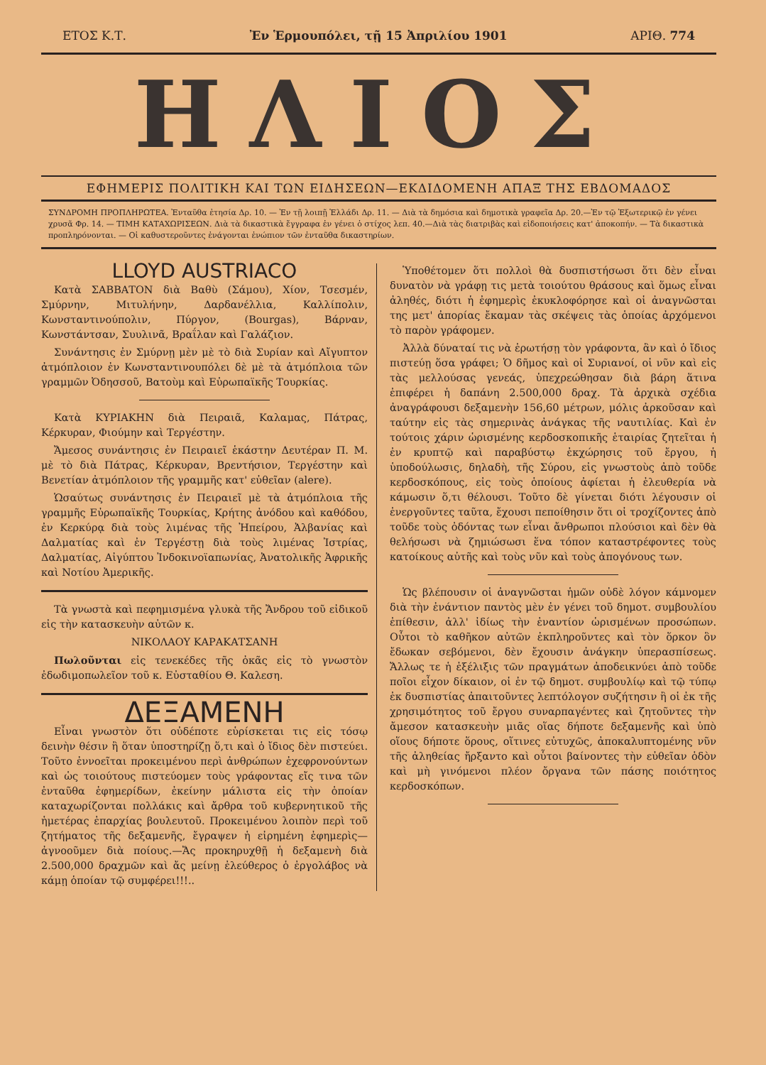ΕΤΟΣ Κ.Τ. Ἐν Ἑρμουπόλει, τῇ 15 Ἀπριλίου 1901 ΑΡΙΘ. 774
ΗΛΙΟΣ
ΕΦΗΜΕΡΙΣ ΠΟΛΙΤΙΚΗ ΚΑΙ ΤΩΝ ΕΙΔΗΣΕΩΝ—ΕΚΔΙΔΟΜΕΝΗ ΑΠΑΞ ΤΗΣ ΕΒΔΟΜΑΔΟΣ
ΣΥΝΔΡΟΜΗ ΠΡΟΠΛΗΡΩΤΕΑ. Ἐνταῦθα ἐτησία Δρ. 10. — Ἐν τῇ λοιπῇ Ἑλλάδι Δρ. 11. — Διὰ τὰ δημόσια καὶ δημοτικὰ γραφεῖα Δρ. 20.—Ἐν τῷ Ἐξωτερικῷ ἐν γένει χρυσᾶ Φρ. 14. — ΤΙΜΗ ΚΑΤΑΧΩΡΙΣΕΩΝ. Διὰ τὰ δικαστικὰ ἔγγραφα ἐν γένει ὁ στίχος λεπ. 40.—Διὰ τὰς διατριβὰς καὶ εἰδοποιήσεις κατ' ἀποκοπήν. — Τὰ δικαστικὰ προπληρόνονται. — Οἱ καθυστεροῦντες ἐνάγονται ἐνώπιον τῶν ἐνταῦθα δικαστηρίων.
LLOYD AUSTRIACO
Κατὰ ΣΑΒΒΑΤΟΝ διὰ Βαθὺ (Σάμου), Χίον, Τσεσμέν, Σμύρνην, Μιτυλήνην, Δαρδανέλλια, Καλλίπολιν, Κωνσταντινούπολιν, Πύργον, (Bourgas), Βάρναν, Κωνστάντσαν, Συυλινᾶ, Βραΐλαν καὶ Γαλάζιον.
Συνάντησις ἐν Σμύρνῃ μὲν μὲ τὸ διὰ Συρίαν καὶ Αἴγυπτον ἀτμόπλοιον ἐν Κωνσταντινουπόλει δὲ μὲ τὰ ἀτμόπλοια τῶν γραμμῶν Ὀδησσοῦ, Βατοὺμ καὶ Εὐρωπαϊκῆς Τουρκίας.
Κατὰ ΚΥΡΙΑΚΗΝ διὰ Πειραιᾶ, Καλαμας, Πάτρας, Κέρκυραν, Φιούμην καὶ Τεργέστην.
Ἄμεσος συνάντησις ἐν Πειραιεῖ ἑκάστην Δευτέραν Π. Μ. μὲ τὸ διὰ Πάτρας, Κέρκυραν, Βρεντήσιον, Τεργέστην καὶ Βενετίαν ἀτμόπλοιον τῆς γραμμῆς κατ' εὐθεῖαν (alere).
Ὡσαύτως συνάντησις ἐν Πειραιεῖ μὲ τὰ ἀτμόπλοια τῆς γραμμῆς Εὐρωπαϊκῆς Τουρκίας, Κρήτης ἀνόδου καὶ καθόδου, ἐν Κερκύρᾳ διὰ τοὺς λιμένας τῆς Ἠπείρου, Ἀλβανίας καὶ Δαλματίας καὶ ἐν Τεργέστῃ διὰ τοὺς λιμένας Ἰστρίας, Δαλματίας, Αἰγύπτου Ἰνδοκινοϊαπωνίας, Ἀνατολικῆς Ἀφρικῆς καὶ Νοτίου Ἀμερικῆς.
Τὰ γνωστὰ καὶ πεφημισμένα γλυκὰ τῆς Ἄνδρου τοῦ εἰδικοῦ εἰς τὴν κατασκευὴν αὐτῶν κ.
ΝΙΚΟΛΑΟΥ ΚΑΡΑΚΑΤΣΑΝΗ
Πωλοῦνται εἰς τενεκέδες τῆς ὀκᾶς εἰς τὸ γνωστὸν ἐδωδιμοπωλεῖον τοῦ κ. Εὐσταθίου Θ. Καλεση.
ΔΕΞΑΜΕΝΗ
Εἶναι γνωστὸν ὅτι οὐδέποτε εὑρίσκεται τις εἰς τόσῳ δεινὴν θέσιν ἢ ὅταν ὑποστηρίζῃ ὅ,τι καὶ ὁ ἴδιος δὲν πιστεύει. Τοῦτο ἐννοεῖται προκειμένου περὶ ἀνθρώπων ἐχεφρονούντων καὶ ὡς τοιούτους πιστεύομεν τοὺς γράφοντας εἴς τινα τῶν ἐνταῦθα ἐφημερίδων, ἐκείνην μάλιστα εἰς τὴν ὁποίαν καταχωρίζονται πολλάκις καὶ ἄρθρα τοῦ κυβερνητικοῦ τῆς ἡμετέρας ἐπαρχίας βουλευτοῦ. Προκειμένου λοιπὸν περὶ τοῦ ζητήματος τῆς δεξαμενῆς, ἔγραψεν ἡ εἰρημένη ἐφημερὶς—ἀγνοοῦμεν διὰ ποίους.—Ἄς προκηρυχθῇ ἡ δεξαμενὴ διὰ 2.500,000 δραχμῶν καὶ ἄς μείνῃ ἐλεύθερος ὁ ἐργολάβος νὰ κάμῃ ὁποίαν τῷ συμφέρει!!!..
Ὑποθέτομεν ὅτι πολλοὶ θὰ δυσπιστήσωσι ὅτι δὲν εἶναι δυνατὸν νὰ γράφῃ τις μετὰ τοιούτου θράσους καὶ ὅμως εἶναι ἀληθές, διότι ἡ ἐφημερὶς ἐκυκλοφόρησε καὶ οἱ ἀναγνῶσται της μετ' ἀπορίας ἔκαμαν τὰς σκέψεις τὰς ὁποίας ἀρχόμενοι τὸ παρὸν γράφομεν.
Ἀλλὰ δύναταί τις νὰ ἐρωτήσῃ τὸν γράφοντα, ἂν καὶ ὁ ἴδιος πιστεύῃ ὅσα γράφει; Ὁ δῆμος καὶ οἱ Συριανοί, οἱ νῦν καὶ εἰς τὰς μελλούσας γενεάς, ὑπεχρεώθησαν διὰ βάρη ἅτινα ἐπιφέρει ἡ δαπάνη 2.500,000 δραχ. Τὰ ἀρχικὰ σχέδια ἀναγράφουσι δεξαμενὴν 156,60 μέτρων, μόλις ἀρκοῦσαν καὶ ταύτην εἰς τὰς σημερινὰς ἀνάγκας τῆς ναυτιλίας. Καὶ ἐν τούτοις χάριν ὡρισμένης κερδοσκοπικῆς ἑταιρίας ζητεῖται ἡ ἐν κρυπτῷ καὶ παραβύστῳ ἐκχώρησις τοῦ ἔργου, ἡ ὑποδούλωσις, δηλαδὴ, τῆς Σύρου, εἰς γνωστοὺς ἀπὸ τοῦδε κερδοσκόπους, εἰς τοὺς ὁποίους ἀφίεται ἡ ἐλευθερία νὰ κάμωσιν ὅ,τι θέλουσι. Τοῦτο δὲ γίνεται διότι λέγουσιν οἱ ἐνεργοῦντες ταῦτα, ἔχουσι πεποίθησιν ὅτι οἱ τροχίζοντες ἀπὸ τοῦδε τοὺς ὀδόντας των εἶναι ἄνθρωποι πλούσιοι καὶ δὲν θὰ θελήσωσι νὰ ζημιώσωσι ἕνα τόπον καταστρέφοντες τοὺς κατοίκους αὐτῆς καὶ τοὺς νῦν καὶ τοὺς ἀπογόνους των.
Ὡς βλέπουσιν οἱ ἀναγνῶσται ἡμῶν οὐδὲ λόγον κάμνομεν διὰ τὴν ἐνάντιον παντὸς μὲν ἐν γένει τοῦ δημοτ. συμβουλίου ἐπίθεσιν, ἀλλ' ἰδίως τὴν ἐναντίον ὡρισμένων προσώπων. Οὗτοι τὸ καθῆκον αὐτῶν ἐκπληροῦντες καὶ τὸν ὅρκον ὃν ἔδωκαν σεβόμενοι, δὲν ἔχουσιν ἀνάγκην ὑπερασπίσεως. Ἄλλως τε ἡ ἐξέλιξις τῶν πραγμάτων ἀποδεικνύει ἀπὸ τοῦδε ποῖοι εἶχον δίκαιον, οἱ ἐν τῷ δημοτ. συμβουλίῳ καὶ τῷ τύπῳ ἐκ δυσπιστίας ἀπαιτοῦντες λεπτόλογον συζήτησιν ἢ οἱ ἐκ τῆς χρησιμότητος τοῦ ἔργου συναρπαγέντες καὶ ζητοῦντες τὴν ἄμεσον κατασκευὴν μιᾶς οἵας δήποτε δεξαμενῆς καὶ ὑπὸ οἵους δήποτε ὅρους, οἵτινες εὐτυχῶς, ἀποκαλυπτομένης νῦν τῆς ἀληθείας ἤρξαντο καὶ οὗτοι βαίνοντες τὴν εὐθεῖαν ὁδὸν καὶ μὴ γινόμενοι πλέον ὄργανα τῶν πάσης ποιότητος κερδοσκόπων.